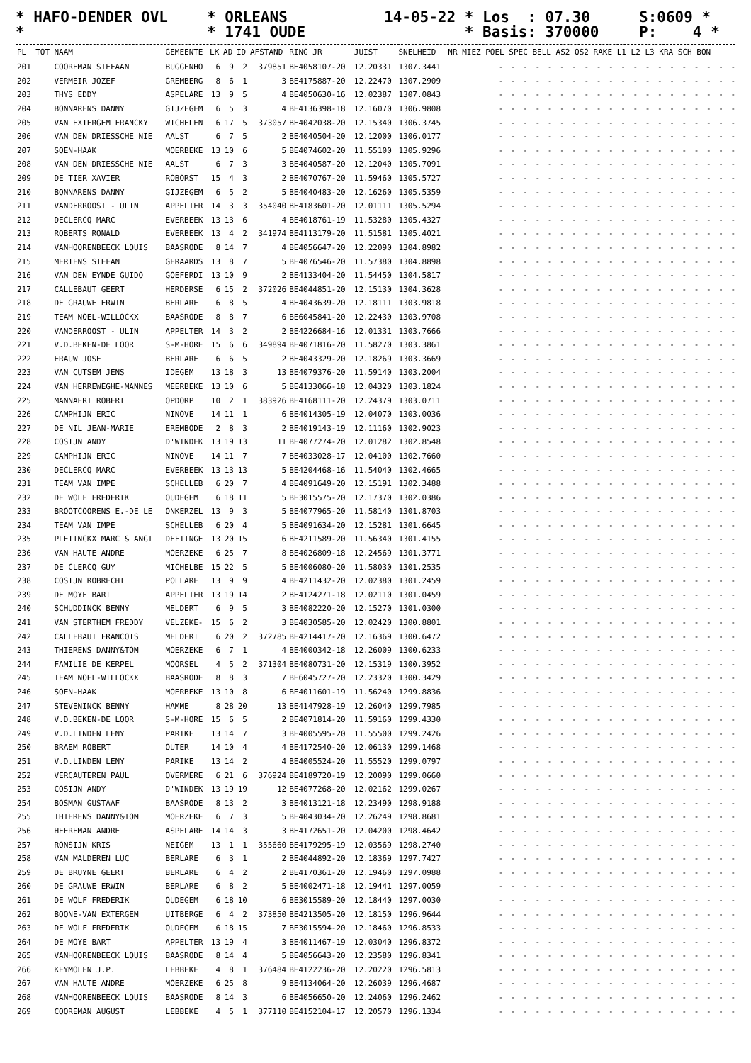* HAFO-DENDER OVL *
* ORLEANS * 1741 OUDE
14-05-22 * Los : 07.30 * Basis: 370000
S:0609 * P: 4 *
| PL | TOT | NAAM | GEMEENTE | LK | AD | ID | AFSTAND | RING JR | JUIST | SNELHEID | NR MIEZ POEL SPEC BELL AS2 OS2 RAKE L1 L2 L3 KRA SCH BON |
| --- | --- | --- | --- | --- | --- | --- | --- | --- | --- | --- | --- |
| 201 | | COOREMAN STEFAAN | BUGGENHO | 6 | 9 | 2 | 379851 | BE4058107-20 | 12.20331 | 1307.3441 | - - - - - - - - - - - - - - - - - - - - |
| 202 | | VERMEIR JOZEF | GREMBERG | 8 | 6 | 1 | 3 | BE4175887-20 | 12.22470 | 1307.2909 | - - - - - - - - - - - - - - - - - - - - |
| 203 | | THYS EDDY | ASPELARE | 13 | 9 | 5 | 4 | BE4050630-16 | 12.02387 | 1307.0843 | - - - - - - - - - - - - - - - - - - - - |
| 204 | | BONNARENS DANNY | GIJZEGEM | 6 | 5 | 3 | 4 | BE4136398-18 | 12.16070 | 1306.9808 | - - - - - - - - - - - - - - - - - - - - |
| 205 | | VAN EXTERGEM FRANCKY | WICHELEN | 6 | 17 | 5 | 373057 | BE4042038-20 | 12.15340 | 1306.3745 | - - - - - - - - - - - - - - - - - - - - |
| 206 | | VAN DEN DRIESSCHE NIE | AALST | 6 | 7 | 5 | 2 | BE4040504-20 | 12.12000 | 1306.0177 | - - - - - - - - - - - - - - - - - - - - |
| 207 | | SOEN-HAAK | MOERBEKE | 13 | 10 | 6 | 5 | BE4074602-20 | 11.55100 | 1305.9296 | - - - - - - - - - - - - - - - - - - - - |
| 208 | | VAN DEN DRIESSCHE NIE | AALST | 6 | 7 | 3 | 3 | BE4040587-20 | 12.12040 | 1305.7091 | - - - - - - - - - - - - - - - - - - - - |
| 209 | | DE TIER XAVIER | ROBORST | 15 | 4 | 3 | 2 | BE4070767-20 | 11.59460 | 1305.5727 | - - - - - - - - - - - - - - - - - - - - |
| 210 | | BONNARENS DANNY | GIJZEGEM | 6 | 5 | 2 | 5 | BE4040483-20 | 12.16260 | 1305.5359 | - - - - - - - - - - - - - - - - - - - - |
| 211 | | VANDERROOST - ULIN | APPELTER | 14 | 3 | 3 | 354040 | BE4183601-20 | 12.01111 | 1305.5294 | - - - - - - - - - - - - - - - - - - - - |
| 212 | | DECLERCQ MARC | EVERBEEK | 13 | 13 | 6 | 4 | BE4018761-19 | 11.53280 | 1305.4327 | - - - - - - - - - - - - - - - - - - - - |
| 213 | | ROBERTS RONALD | EVERBEEK | 13 | 4 | 2 | 341974 | BE4113179-20 | 11.51581 | 1305.4021 | - - - - - - - - - - - - - - - - - - - - |
| 214 | | VANHOORENBEECK LOUIS | BAASRODE | 8 | 14 | 7 | 4 | BE4056647-20 | 12.22090 | 1304.8982 | - - - - - - - - - - - - - - - - - - - - |
| 215 | | MERTENS STEFAN | GERAARDS | 13 | 8 | 7 | 5 | BE4076546-20 | 11.57380 | 1304.8898 | - - - - - - - - - - - - - - - - - - - - |
| 216 | | VAN DEN EYNDE GUIDO | GOEFERDI | 13 | 10 | 9 | 2 | BE4133404-20 | 11.54450 | 1304.5817 | - - - - - - - - - - - - - - - - - - - - |
| 217 | | CALLEBAUT GEERT | HERDERSE | 6 | 15 | 2 | 372026 | BE4044851-20 | 12.15130 | 1304.3628 | - - - - - - - - - - - - - - - - - - - - |
| 218 | | DE GRAUWE ERWIN | BERLARE | 6 | 8 | 5 | 4 | BE4043639-20 | 12.18111 | 1303.9818 | - - - - - - - - - - - - - - - - - - - - |
| 219 | | TEAM NOEL-WILLOCKX | BAASRODE | 8 | 8 | 7 | 6 | BE6045841-20 | 12.22430 | 1303.9708 | - - - - - - - - - - - - - - - - - - - - |
| 220 | | VANDERROOST - ULIN | APPELTER | 14 | 3 | 2 | 2 | BE4226684-16 | 12.01331 | 1303.7666 | - - - - - - - - - - - - - - - - - - - - |
| 221 | | V.D.BEKEN-DE LOOR | S-M-HORE | 15 | 6 | 6 | 349894 | BE4071816-20 | 11.58270 | 1303.3861 | - - - - - - - - - - - - - - - - - - - - |
| 222 | | ERAUW JOSE | BERLARE | 6 | 6 | 5 | 2 | BE4043329-20 | 12.18269 | 1303.3669 | - - - - - - - - - - - - - - - - - - - - |
| 223 | | VAN CUTSEM JENS | IDEGEM | 13 | 18 | 3 | 13 | BE4079376-20 | 11.59140 | 1303.2004 | - - - - - - - - - - - - - - - - - - - - |
| 224 | | VAN HERREWEGHE-MANNES | MEERBEKE | 13 | 10 | 6 | 5 | BE4133066-18 | 12.04320 | 1303.1824 | - - - - - - - - - - - - - - - - - - - - |
| 225 | | MANNAERT ROBERT | OPDORP | 10 | 2 | 1 | 383926 | BE4168111-20 | 12.24379 | 1303.0711 | - - - - - - - - - - - - - - - - - - - - |
| 226 | | CAMPHIJN ERIC | NINOVE | 14 | 11 | 1 | 6 | BE4014305-19 | 12.04070 | 1303.0036 | - - - - - - - - - - - - - - - - - - - - |
| 227 | | DE NIL JEAN-MARIE | EREMBODE | 2 | 8 | 3 | 2 | BE4019143-19 | 12.11160 | 1302.9023 | - - - - - - - - - - - - - - - - - - - - |
| 228 | | COSIJN ANDY | D'WINDEK | 13 | 19 | 13 | 11 | BE4077274-20 | 12.01282 | 1302.8548 | - - - - - - - - - - - - - - - - - - - - |
| 229 | | CAMPHIJN ERIC | NINOVE | 14 | 11 | 7 | 7 | BE4033028-17 | 12.04100 | 1302.7660 | - - - - - - - - - - - - - - - - - - - - |
| 230 | | DECLERCQ MARC | EVERBEEK | 13 | 13 | 13 | 5 | BE4204468-16 | 11.54040 | 1302.4665 | - - - - - - - - - - - - - - - - - - - - |
| 231 | | TEAM VAN IMPE | SCHELLEB | 6 | 20 | 7 | 4 | BE4091649-20 | 12.15191 | 1302.3488 | - - - - - - - - - - - - - - - - - - - - |
| 232 | | DE WOLF FREDERIK | OUDEGEM | 6 | 18 | 11 | 5 | BE3015575-20 | 12.17370 | 1302.0386 | - - - - - - - - - - - - - - - - - - - - |
| 233 | | BROOTCOORENS E.-DE LE | ONKERZEL | 13 | 9 | 3 | 5 | BE4077965-20 | 11.58140 | 1301.8703 | - - - - - - - - - - - - - - - - - - - - |
| 234 | | TEAM VAN IMPE | SCHELLEB | 6 | 20 | 4 | 5 | BE4091634-20 | 12.15281 | 1301.6645 | - - - - - - - - - - - - - - - - - - - - |
| 235 | | PLETINCKX MARC & ANGI | DEFTINGE | 13 | 20 | 15 | 6 | BE4211589-20 | 11.56340 | 1301.4155 | - - - - - - - - - - - - - - - - - - - - |
| 236 | | VAN HAUTE ANDRE | MOERZEKE | 6 | 25 | 7 | 8 | BE4026809-18 | 12.24569 | 1301.3771 | - - - - - - - - - - - - - - - - - - - - |
| 237 | | DE CLERCQ GUY | MICHELBE | 15 | 22 | 5 | 5 | BE4006080-20 | 11.58030 | 1301.2535 | - - - - - - - - - - - - - - - - - - - - |
| 238 | | COSIJN ROBRECHT | POLLARE | 13 | 9 | 9 | 4 | BE4211432-20 | 12.02380 | 1301.2459 | - - - - - - - - - - - - - - - - - - - - |
| 239 | | DE MOYE BART | APPELTER | 13 | 19 | 14 | 2 | BE4124271-18 | 12.02110 | 1301.0459 | - - - - - - - - - - - - - - - - - - - - |
| 240 | | SCHUDDINCK BENNY | MELDERT | 6 | 9 | 5 | 3 | BE4082220-20 | 12.15270 | 1301.0300 | - - - - - - - - - - - - - - - - - - - - |
| 241 | | VAN STERTHEM FREDDY | VELZEKE- | 15 | 6 | 2 | 3 | BE4030585-20 | 12.02420 | 1300.8801 | - - - - - - - - - - - - - - - - - - - - |
| 242 | | CALLEBAUT FRANCOIS | MELDERT | 6 | 20 | 2 | 372785 | BE4214417-20 | 12.16369 | 1300.6472 | - - - - - - - - - - - - - - - - - - - - |
| 243 | | THIERENS DANNY&TOM | MOERZEKE | 6 | 7 | 1 | 4 | BE4000342-18 | 12.26009 | 1300.6233 | - - - - - - - - - - - - - - - - - - - - |
| 244 | | FAMILIE DE KERPEL | MOORSEL | 4 | 5 | 2 | 371304 | BE4080731-20 | 12.15319 | 1300.3952 | - - - - - - - - - - - - - - - - - - - - |
| 245 | | TEAM NOEL-WILLOCKX | BAASRODE | 8 | 8 | 3 | 7 | BE6045727-20 | 12.23320 | 1300.3429 | - - - - - - - - - - - - - - - - - - - - |
| 246 | | SOEN-HAAK | MOERBEKE | 13 | 10 | 8 | 6 | BE4011601-19 | 11.56240 | 1299.8836 | - - - - - - - - - - - - - - - - - - - - |
| 247 | | STEVENINCK BENNY | HAMME | 8 | 28 | 20 | 13 | BE4147928-19 | 12.26040 | 1299.7985 | - - - - - - - - - - - - - - - - - - - - |
| 248 | | V.D.BEKEN-DE LOOR | S-M-HORE | 15 | 6 | 5 | 2 | BE4071814-20 | 11.59160 | 1299.4330 | - - - - - - - - - - - - - - - - - - - - |
| 249 | | V.D.LINDEN LENY | PARIKE | 13 | 14 | 7 | 3 | BE4005595-20 | 11.55500 | 1299.2426 | - - - - - - - - - - - - - - - - - - - - |
| 250 | | BRAEM ROBERT | OUTER | 14 | 10 | 4 | 4 | BE4172540-20 | 12.06130 | 1299.1468 | - - - - - - - - - - - - - - - - - - - - |
| 251 | | V.D.LINDEN LENY | PARIKE | 13 | 14 | 2 | 4 | BE4005524-20 | 11.55520 | 1299.0797 | - - - - - - - - - - - - - - - - - - - - |
| 252 | | VERCAUTEREN PAUL | OVERMERE | 6 | 21 | 6 | 376924 | BE4189720-19 | 12.20090 | 1299.0660 | - - - - - - - - - - - - - - - - - - - - |
| 253 | | COSIJN ANDY | D'WINDEK | 13 | 19 | 19 | 12 | BE4077268-20 | 12.02162 | 1299.0267 | - - - - - - - - - - - - - - - - - - - - |
| 254 | | BOSMAN GUSTAAF | BAASRODE | 8 | 13 | 2 | 3 | BE4013121-18 | 12.23490 | 1298.9188 | - - - - - - - - - - - - - - - - - - - - |
| 255 | | THIERENS DANNY&TOM | MOERZEKE | 6 | 7 | 3 | 5 | BE4043034-20 | 12.26249 | 1298.8681 | - - - - - - - - - - - - - - - - - - - - |
| 256 | | HEEREMAN ANDRE | ASPELARE | 14 | 14 | 3 | 3 | BE4172651-20 | 12.04200 | 1298.4642 | - - - - - - - - - - - - - - - - - - - - |
| 257 | | RONSIJN KRIS | NEIGEM | 13 | 1 | 1 | 355660 | BE4179295-19 | 12.03569 | 1298.2740 | - - - - - - - - - - - - - - - - - - - - |
| 258 | | VAN MALDEREN LUC | BERLARE | 6 | 3 | 1 | 2 | BE4044892-20 | 12.18369 | 1297.7427 | - - - - - - - - - - - - - - - - - - - - |
| 259 | | DE BRUYNE GEERT | BERLARE | 6 | 4 | 2 | 2 | BE4170361-20 | 12.19460 | 1297.0988 | - - - - - - - - - - - - - - - - - - - - |
| 260 | | DE GRAUWE ERWIN | BERLARE | 6 | 8 | 2 | 5 | BE4002471-18 | 12.19441 | 1297.0059 | - - - - - - - - - - - - - - - - - - - - |
| 261 | | DE WOLF FREDERIK | OUDEGEM | 6 | 18 | 10 | 6 | BE3015589-20 | 12.18440 | 1297.0030 | - - - - - - - - - - - - - - - - - - - - |
| 262 | | BOONE-VAN EXTERGEM | UITBERGE | 6 | 4 | 2 | 373850 | BE4213505-20 | 12.18150 | 1296.9644 | - - - - - - - - - - - - - - - - - - - - |
| 263 | | DE WOLF FREDERIK | OUDEGEM | 6 | 18 | 15 | 7 | BE3015594-20 | 12.18460 | 1296.8533 | - - - - - - - - - - - - - - - - - - - - |
| 264 | | DE MOYE BART | APPELTER | 13 | 19 | 4 | 3 | BE4011467-19 | 12.03040 | 1296.8372 | - - - - - - - - - - - - - - - - - - - - |
| 265 | | VANHOORENBEECK LOUIS | BAASRODE | 8 | 14 | 4 | 5 | BE4056643-20 | 12.23580 | 1296.8341 | - - - - - - - - - - - - - - - - - - - - |
| 266 | | KEYMOLEN J.P. | LEBBEKE | 4 | 8 | 1 | 376484 | BE4122236-20 | 12.20220 | 1296.5813 | - - - - - - - - - - - - - - - - - - - - |
| 267 | | VAN HAUTE ANDRE | MOERZEKE | 6 | 25 | 8 | 9 | BE4134064-20 | 12.26039 | 1296.4687 | - - - - - - - - - - - - - - - - - - - - |
| 268 | | VANHOORENBEECK LOUIS | BAASRODE | 8 | 14 | 3 | 6 | BE4056650-20 | 12.24060 | 1296.2462 | - - - - - - - - - - - - - - - - - - - - |
| 269 | | COOREMAN AUGUST | LEBBEKE | 4 | 5 | 1 | 377110 | BE4152104-17 | 12.20570 | 1296.1334 | - - - - - - - - - - - - - - - - - - - - |